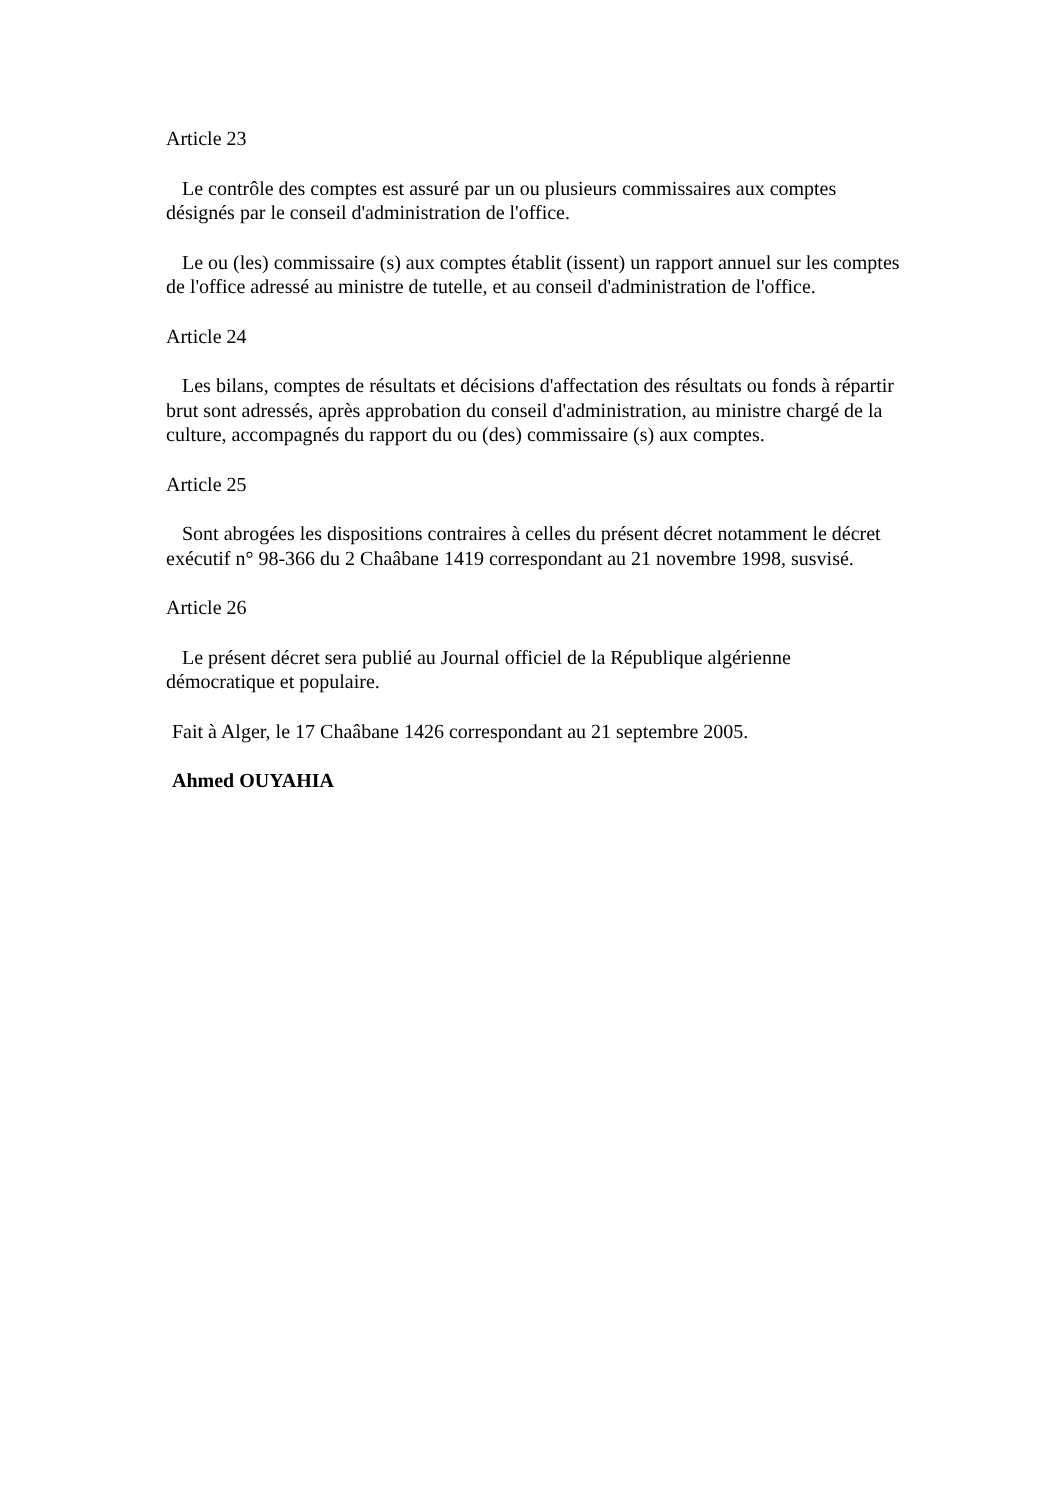Article 23
Le contrôle des comptes est assuré par un ou plusieurs commissaires aux comptes désignés par le conseil d'administration de l'office.
Le ou (les) commissaire (s) aux comptes établit (issent) un rapport annuel sur les comptes de l'office adressé au ministre de tutelle, et au conseil d'administration de l'office.
Article 24
Les bilans, comptes de résultats et décisions d'affectation des résultats ou fonds à répartir brut sont adressés, après approbation du conseil d'administration, au ministre chargé de la culture, accompagnés du rapport du ou (des) commissaire (s) aux comptes.
Article 25
Sont abrogées les dispositions contraires à celles du présent décret notamment le décret exécutif n° 98-366 du 2 Chaâbane 1419 correspondant au 21 novembre 1998, susvisé.
Article 26
Le présent décret sera publié au Journal officiel de la République algérienne démocratique et populaire.
Fait à Alger, le 17 Chaâbane 1426 correspondant au 21 septembre 2005.
Ahmed OUYAHIA